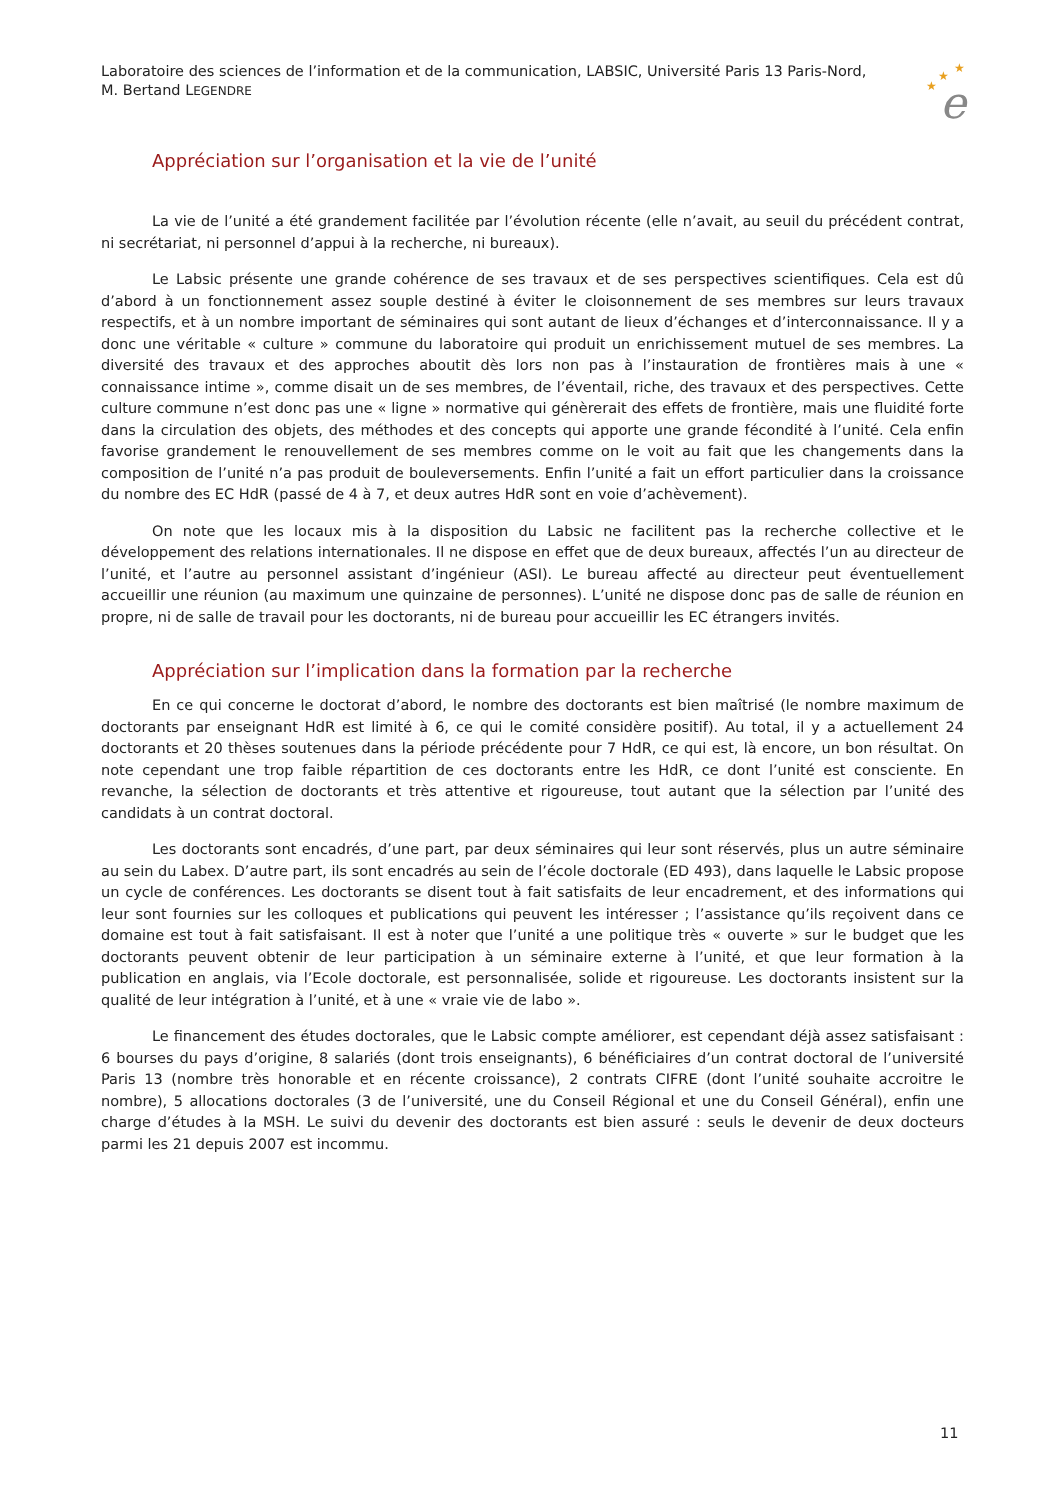Laboratoire des sciences de l’information et de la communication, LABSIC, Université Paris 13 Paris-Nord,
M. Bertand LEGENDRE
★
★
★
e
Appréciation sur l’organisation et la vie de l’unité
La vie de l’unité a été grandement facilitée par l’évolution récente (elle n’avait, au seuil du précédent contrat, ni secrétariat, ni personnel d’appui à la recherche, ni bureaux).
Le Labsic présente une grande cohérence de ses travaux et de ses perspectives scientifiques. Cela est dû d’abord à un fonctionnement assez souple destiné à éviter le cloisonnement de ses membres sur leurs travaux respectifs, et à un nombre important de séminaires qui sont autant de lieux d’échanges et d’interconnaissance. Il y a donc une véritable « culture » commune du laboratoire qui produit un enrichissement mutuel de ses membres. La diversité des travaux et des approches aboutit dès lors non pas à l’instauration de frontières mais à une « connaissance intime », comme disait un de ses membres, de l’éventail, riche, des travaux et des perspectives. Cette culture commune n’est donc pas une « ligne » normative qui génèrerait des effets de frontière, mais une fluidité forte dans la circulation des objets, des méthodes et des concepts qui apporte une grande fécondité à l’unité. Cela enfin favorise grandement le renouvellement de ses membres comme on le voit au fait que les changements dans la composition de l’unité n’a pas produit de bouleversements. Enfin l’unité a fait un effort particulier dans la croissance du nombre des EC HdR (passé de 4 à 7, et deux autres HdR sont en voie d’achèvement).
On note que les locaux mis à la disposition du Labsic ne facilitent pas la recherche collective et le développement des relations internationales. Il ne dispose en effet que de deux bureaux, affectés l’un au directeur de l’unité, et l’autre au personnel assistant d’ingénieur (ASI). Le bureau affecté au directeur peut éventuellement accueillir une réunion (au maximum une quinzaine de personnes). L’unité ne dispose donc pas de salle de réunion en propre, ni de salle de travail pour les doctorants, ni de bureau pour accueillir les EC étrangers invités.
Appréciation sur l’implication dans la formation par la recherche
En ce qui concerne le doctorat d’abord, le nombre des doctorants est bien maîtrisé (le nombre maximum de doctorants par enseignant HdR est limité à 6, ce qui le comité considère positif). Au total, il y a actuellement 24 doctorants et 20 thèses soutenues dans la période précédente pour 7 HdR, ce qui est, là encore, un bon résultat. On note cependant une trop faible répartition de ces doctorants entre les HdR, ce dont l’unité est consciente. En revanche, la sélection de doctorants et très attentive et rigoureuse, tout autant que la sélection par l’unité des candidats à un contrat doctoral.
Les doctorants sont encadrés, d’une part, par deux séminaires qui leur sont réservés, plus un autre séminaire au sein du Labex. D’autre part, ils sont encadrés au sein de l’école doctorale (ED 493), dans laquelle le Labsic propose un cycle de conférences. Les doctorants se disent tout à fait satisfaits de leur encadrement, et des informations qui leur sont fournies sur les colloques et publications qui peuvent les intéresser ; l’assistance qu’ils reçoivent dans ce domaine est tout à fait satisfaisant. Il est à noter que l’unité a une politique très « ouverte » sur le budget que les doctorants peuvent obtenir de leur participation à un séminaire externe à l’unité, et que leur formation à la publication en anglais, via l’Ecole doctorale, est personnalisée, solide et rigoureuse. Les doctorants insistent sur la qualité de leur intégration à l’unité, et à une « vraie vie de labo ».
Le financement des études doctorales, que le Labsic compte améliorer, est cependant déjà assez satisfaisant : 6 bourses du pays d’origine, 8 salariés (dont trois enseignants), 6 bénéficiaires d’un contrat doctoral de l’université Paris 13 (nombre très honorable et en récente croissance), 2 contrats CIFRE (dont l’unité souhaite accroitre le nombre), 5 allocations doctorales (3 de l’université, une du Conseil Régional et une du Conseil Général), enfin une charge d’études à la MSH. Le suivi du devenir des doctorants est bien assuré : seuls le devenir de deux docteurs parmi les 21 depuis 2007 est incommu.
11